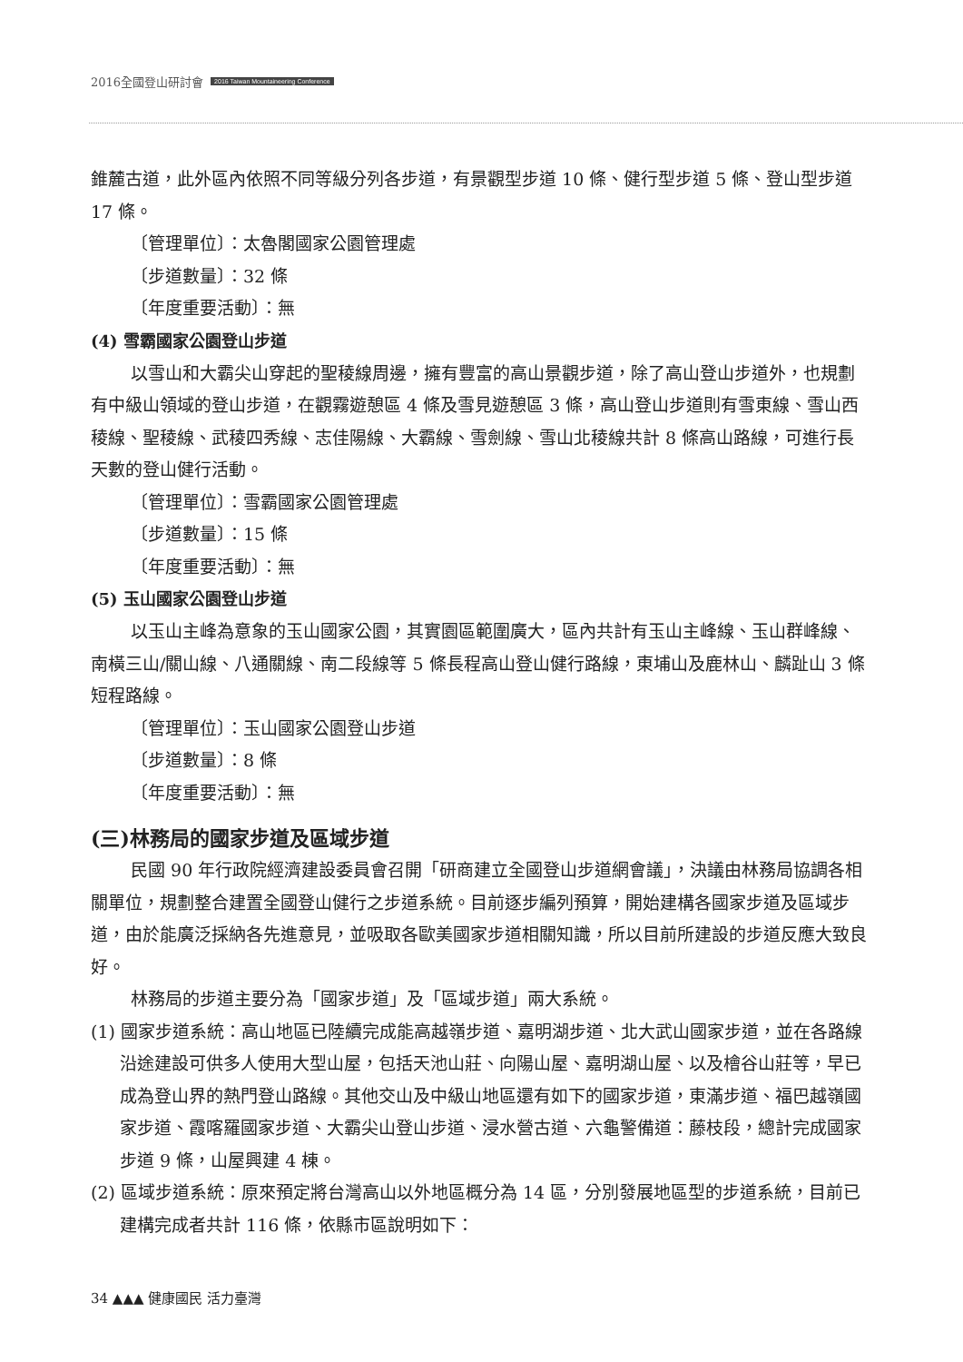2016全國登山研討會 2016 Taiwan Mountaineering Conference
錐麓古道，此外區內依照不同等級分列各步道，有景觀型步道 10 條、健行型步道 5 條、登山型步道 17 條。
〔管理單位〕：太魯閣國家公園管理處
〔步道數量〕：32 條
〔年度重要活動〕：無
(4) 雪霸國家公園登山步道
以雪山和大霸尖山穿起的聖稜線周邊，擁有豐富的高山景觀步道，除了高山登山步道外，也規劃有中級山領域的登山步道，在觀霧遊憩區 4 條及雪見遊憩區 3 條，高山登山步道則有雪東線、雪山西稜線、聖稜線、武稜四秀線、志佳陽線、大霸線、雪劍線、雪山北稜線共計 8 條高山路線，可進行長天數的登山健行活動。
〔管理單位〕：雪霸國家公園管理處
〔步道數量〕：15 條
〔年度重要活動〕：無
(5) 玉山國家公園登山步道
以玉山主峰為意象的玉山國家公園，其實園區範圍廣大，區內共計有玉山主峰線、玉山群峰線、南橫三山/關山線、八通關線、南二段線等 5 條長程高山登山健行路線，東埔山及鹿林山、麟趾山 3 條短程路線。
〔管理單位〕：玉山國家公園登山步道
〔步道數量〕：8 條
〔年度重要活動〕：無
(三)林務局的國家步道及區域步道
民國 90 年行政院經濟建設委員會召開「研商建立全國登山步道網會議」，決議由林務局協調各相關單位，規劃整合建置全國登山健行之步道系統。目前逐步編列預算，開始建構各國家步道及區域步道，由於能廣泛採納各先進意見，並吸取各歐美國家步道相關知識，所以目前所建設的步道反應大致良好。
林務局的步道主要分為「國家步道」及「區域步道」兩大系統。
(1) 國家步道系統：高山地區已陸續完成能高越嶺步道、嘉明湖步道、北大武山國家步道，並在各路線沿途建設可供多人使用大型山屋，包括天池山莊、向陽山屋、嘉明湖山屋、以及檜谷山莊等，早已成為登山界的熱門登山路線。其他交山及中級山地區還有如下的國家步道，東滿步道、福巴越嶺國家步道、霞喀羅國家步道、大霸尖山登山步道、浸水營古道、六龜警備道：藤枝段，總計完成國家步道 9 條，山屋興建 4 棟。
(2) 區域步道系統：原來預定將台灣高山以外地區概分為 14 區，分別發展地區型的步道系統，目前已建構完成者共計 116 條，依縣市區說明如下：
34 ▲▲▲ 健康國民 活力臺灣